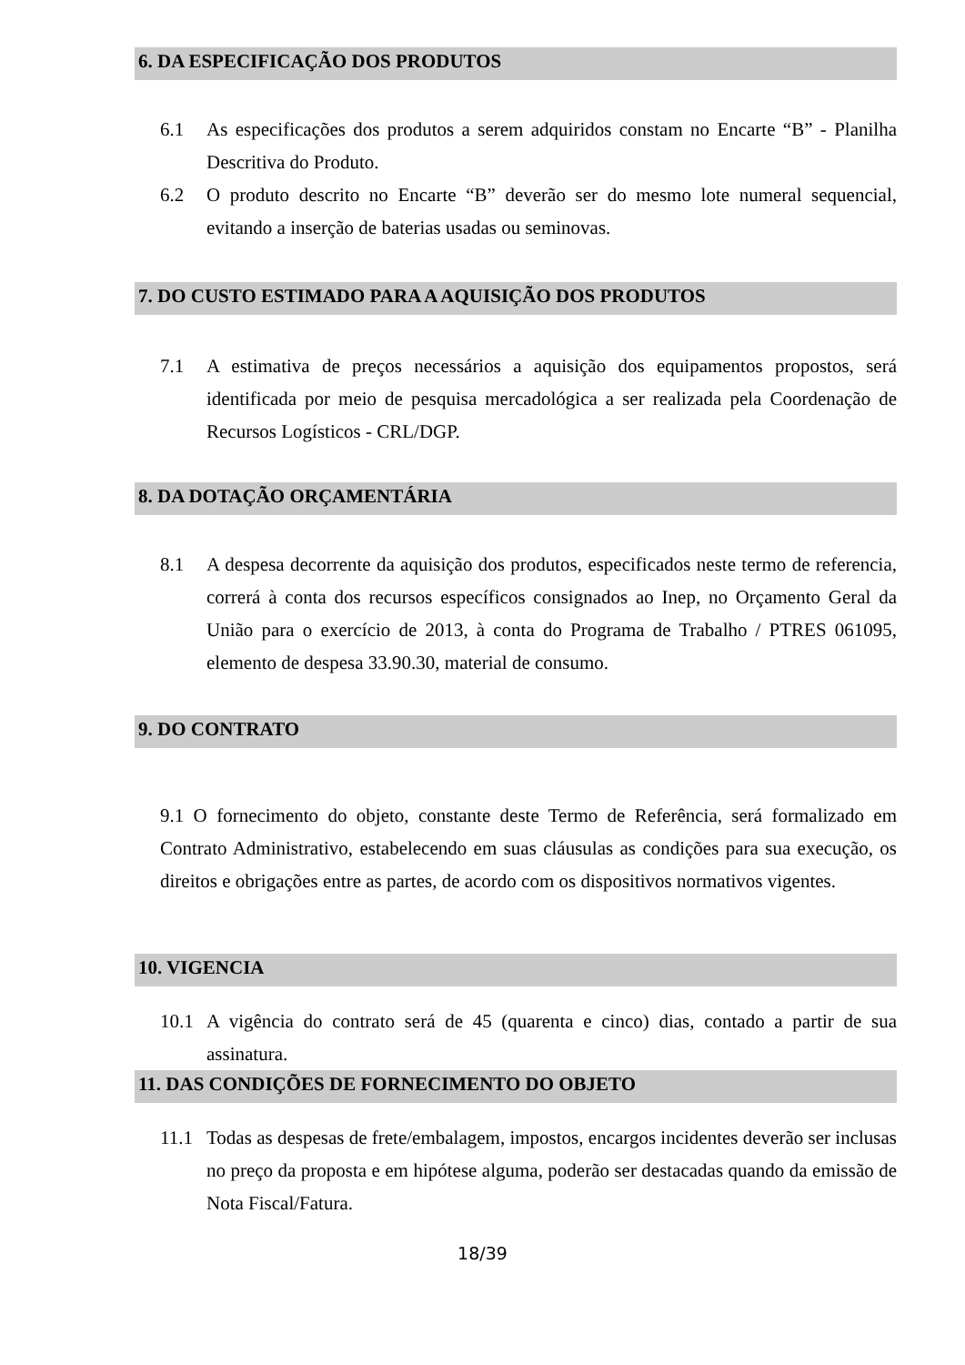6. DA ESPECIFICAÇÃO DOS PRODUTOS
6.1 As especificações dos produtos a serem adquiridos constam no Encarte “B” - Planilha Descritiva do Produto.
6.2 O produto descrito no Encarte “B” deverão ser do mesmo lote numeral sequencial, evitando a inserção de baterias usadas ou seminovas.
7. DO CUSTO ESTIMADO PARA A AQUISIÇÃO DOS PRODUTOS
7.1 A estimativa de preços necessários a aquisição dos equipamentos propostos, será identificada por meio de pesquisa mercadológica a ser realizada pela Coordenação de Recursos Logísticos - CRL/DGP.
8. DA DOTAÇÃO ORÇAMENTÁRIA
8.1 A despesa decorrente da aquisição dos produtos, especificados neste termo de referencia, correrá à conta dos recursos específicos consignados ao Inep, no Orçamento Geral da União para o exercício de 2013, à conta do Programa de Trabalho / PTRES 061095, elemento de despesa 33.90.30, material de consumo.
9. DO CONTRATO
9.1 O fornecimento do objeto, constante deste Termo de Referência, será formalizado em Contrato Administrativo, estabelecendo em suas cláusulas as condições para sua execução, os direitos e obrigações entre as partes, de acordo com os dispositivos normativos vigentes.
10. VIGENCIA
10.1 A vigência do contrato será de 45 (quarenta e cinco) dias, contado a partir de sua assinatura.
11. DAS CONDIÇÕES DE FORNECIMENTO DO OBJETO
11.1 Todas as despesas de frete/embalagem, impostos, encargos incidentes deverão ser inclusas no preço da proposta e em hipótese alguma, poderão ser destacadas quando da emissão de Nota Fiscal/Fatura.
18/39